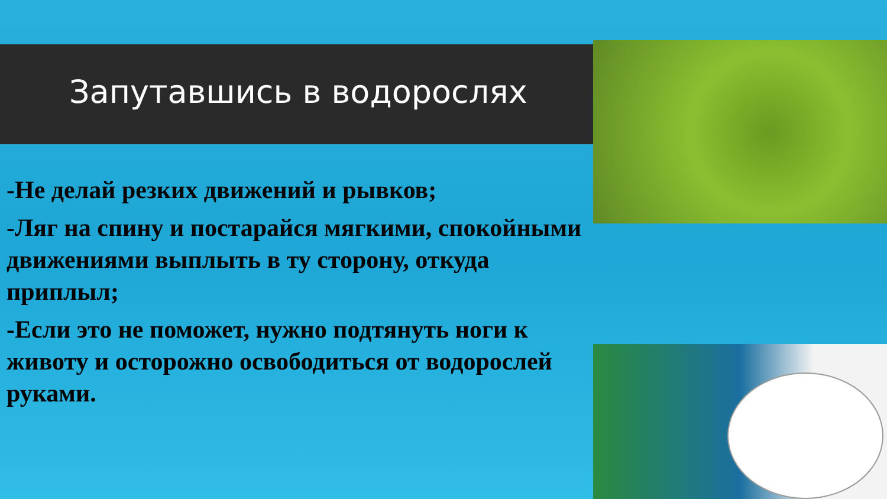Запутавшись в водорослях
-Не делай резких движений и рывков;
-Ляг на спину и постарайся мягкими, спокойными движениями выплыть в ту сторону, откуда приплыл;
-Если это не поможет, нужно подтянуть ноги к животу и осторожно освободиться от водорослей руками.